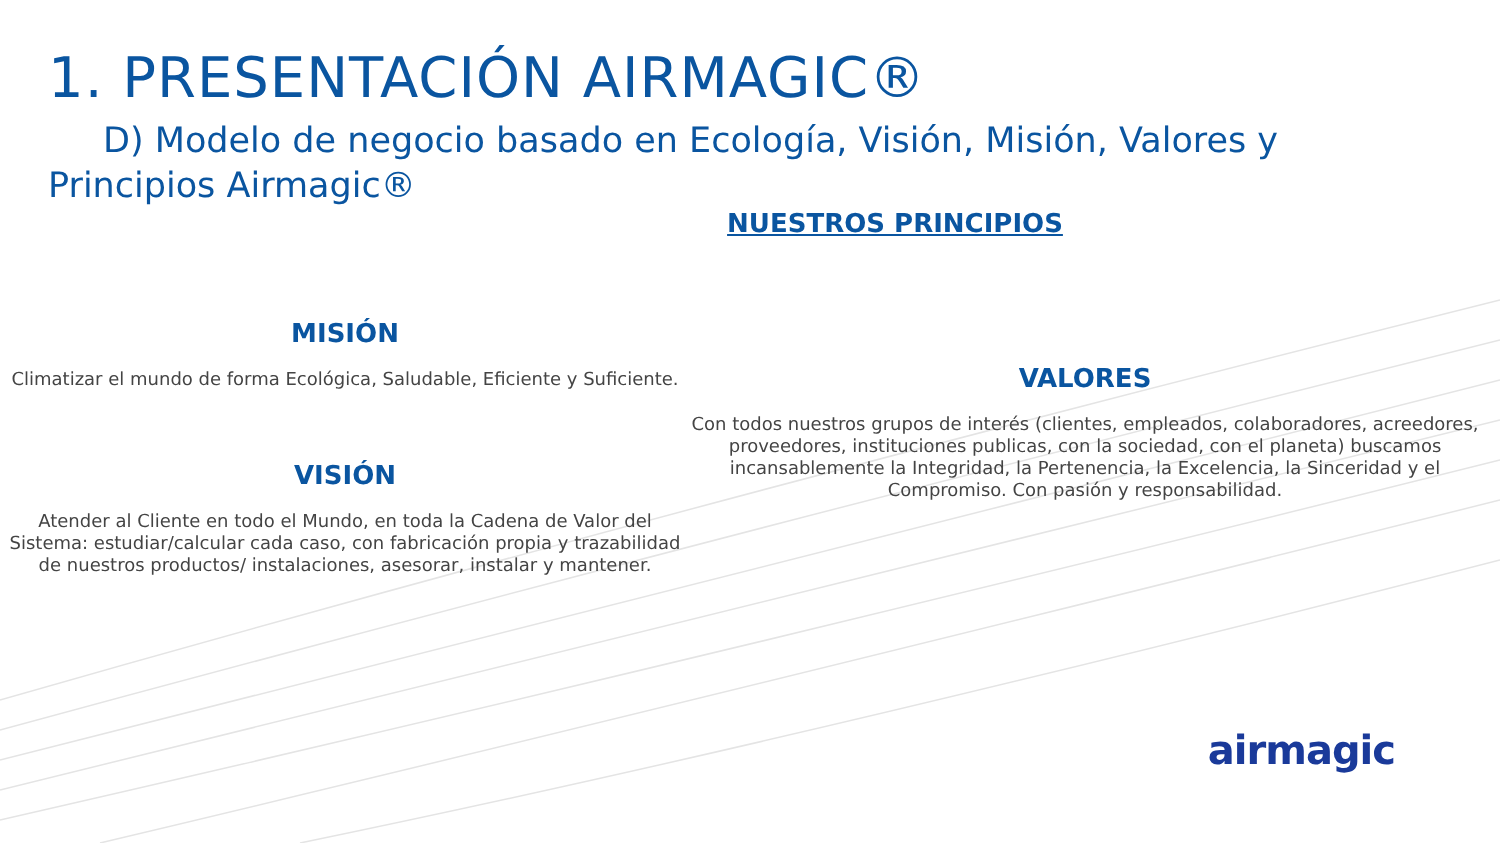1. PRESENTACIÓN AIRMAGIC®
D) Modelo de negocio basado en Ecología, Visión, Misión, Valores y Principios Airmagic®
NUESTROS PRINCIPIOS
MISIÓN
Climatizar el mundo de forma Ecológica, Saludable, Eficiente y Suficiente.
VISIÓN
Atender al Cliente en todo el Mundo, en toda la Cadena de Valor del Sistema: estudiar/calcular cada caso, con fabricación propia y trazabilidad de nuestros productos/ instalaciones, asesorar, instalar y mantener.
VALORES
Con todos nuestros grupos de interés (clientes, empleados, colaboradores, acreedores, proveedores, instituciones publicas, con la sociedad, con el planeta) buscamos incansablemente la Integridad, la Pertenencia, la Excelencia, la Sinceridad y el Compromiso. Con pasión y responsabilidad.
airmagic